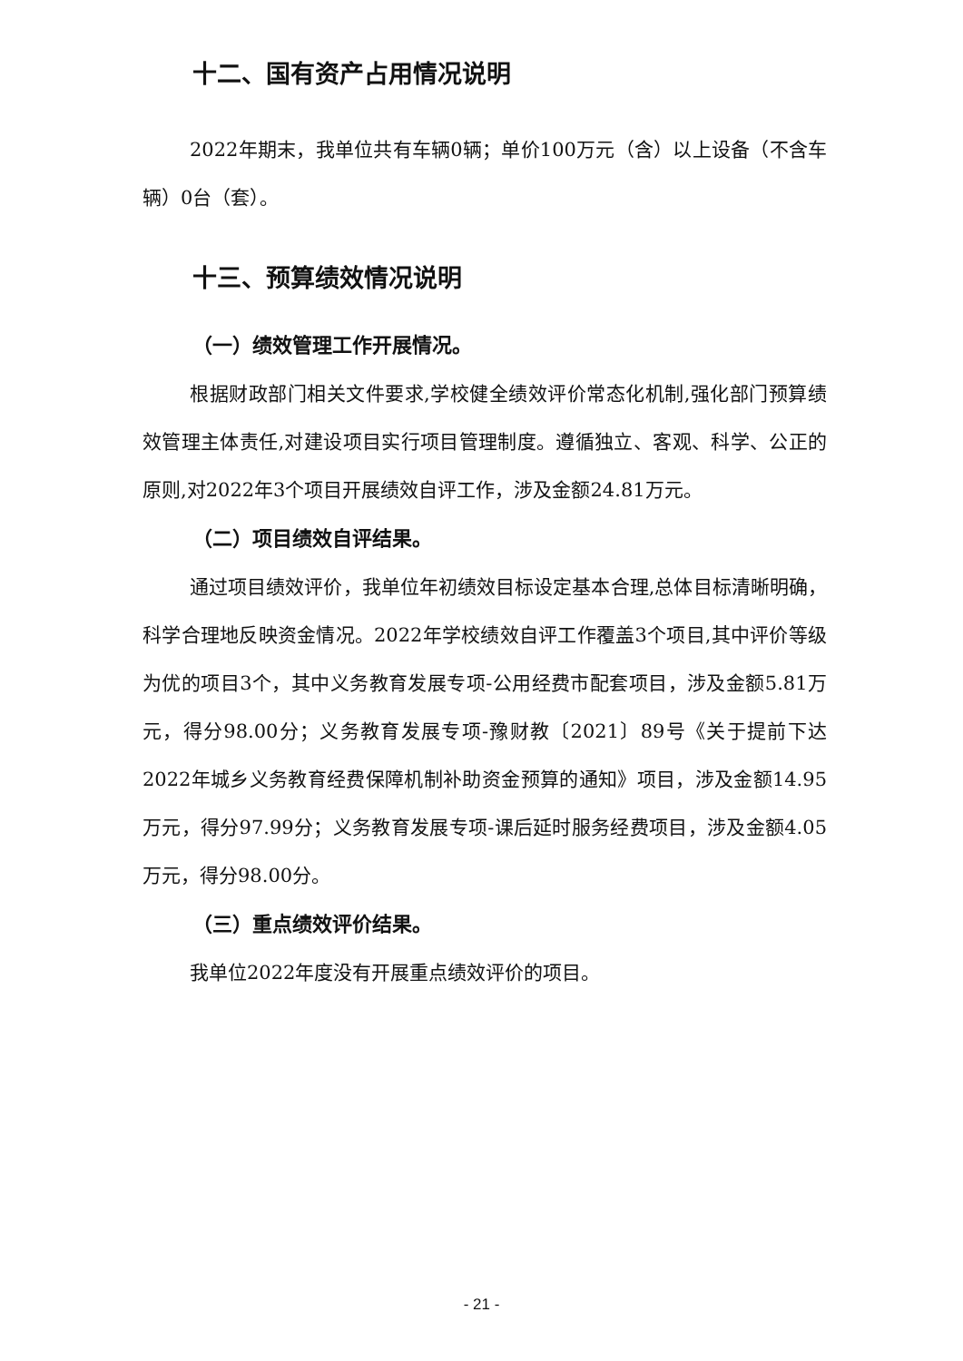十二、国有资产占用情况说明
2022年期末，我单位共有车辆0辆；单价100万元（含）以上设备（不含车辆）0台（套）。
十三、预算绩效情况说明
（一）绩效管理工作开展情况。
根据财政部门相关文件要求,学校健全绩效评价常态化机制,强化部门预算绩效管理主体责任,对建设项目实行项目管理制度。遵循独立、客观、科学、公正的原则,对2022年3个项目开展绩效自评工作，涉及金额24.81万元。
（二）项目绩效自评结果。
通过项目绩效评价，我单位年初绩效目标设定基本合理,总体目标清晰明确，科学合理地反映资金情况。2022年学校绩效自评工作覆盖3个项目,其中评价等级为优的项目3个，其中义务教育发展专项-公用经费市配套项目，涉及金额5.81万元，得分98.00分；义务教育发展专项-豫财教〔2021〕89号《关于提前下达2022年城乡义务教育经费保障机制补助资金预算的通知》项目，涉及金额14.95万元，得分97.99分；义务教育发展专项-课后延时服务经费项目，涉及金额4.05万元，得分98.00分。
（三）重点绩效评价结果。
我单位2022年度没有开展重点绩效评价的项目。
- 21 -